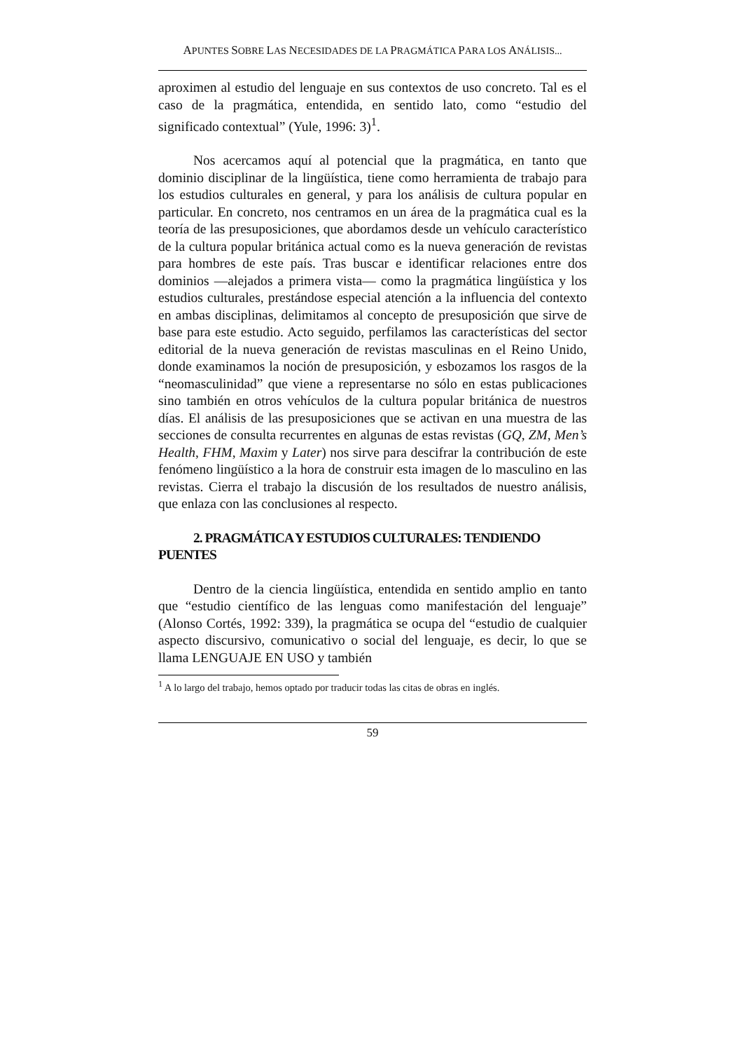APUNTES SOBRE LAS NECESIDADES DE LA PRAGMÁTICA PARA LOS ANÁLISIS...
aproximen al estudio del lenguaje en sus contextos de uso concreto. Tal es el caso de la pragmática, entendida, en sentido lato, como “estudio del significado contextual” (Yule, 1996: 3)<sup>1</sup>.
Nos acercamos aquí al potencial que la pragmática, en tanto que dominio disciplinar de la lingüística, tiene como herramienta de trabajo para los estudios culturales en general, y para los análisis de cultura popular en particular. En concreto, nos centramos en un área de la pragmática cual es la teoría de las presuposiciones, que abordamos desde un vehículo característico de la cultura popular británica actual como es la nueva generación de revistas para hombres de este país. Tras buscar e identificar relaciones entre dos dominios —alejados a primera vista— como la pragmática lingüística y los estudios culturales, prestándose especial atención a la influencia del contexto en ambas disciplinas, delimitamos al concepto de presuposición que sirve de base para este estudio. Acto seguido, perfilamos las características del sector editorial de la nueva generación de revistas masculinas en el Reino Unido, donde examinamos la noción de presuposición, y esbozamos los rasgos de la “neomasculinidad” que viene a representarse no sólo en estas publicaciones sino también en otros vehículos de la cultura popular británica de nuestros días. El análisis de las presuposiciones que se activan en una muestra de las secciones de consulta recurrentes en algunas de estas revistas (GQ, ZM, Men’s Health, FHM, Maxim y Later) nos sirve para descifrar la contribución de este fenómeno lingüístico a la hora de construir esta imagen de lo masculino en las revistas. Cierra el trabajo la discusión de los resultados de nuestro análisis, que enlaza con las conclusiones al respecto.
2. PRAGMÁTICA Y ESTUDIOS CULTURALES: TENDIENDO PUENTES
Dentro de la ciencia lingüística, entendida en sentido amplio en tanto que “estudio científico de las lenguas como manifestación del lenguaje” (Alonso Cortés, 1992: 339), la pragmática se ocupa del “estudio de cualquier aspecto discursivo, comunicativo o social del lenguaje, es decir, lo que se llama LENGUAJE EN USO y también
<sup>1</sup> A lo largo del trabajo, hemos optado por traducir todas las citas de obras en inglés.
59